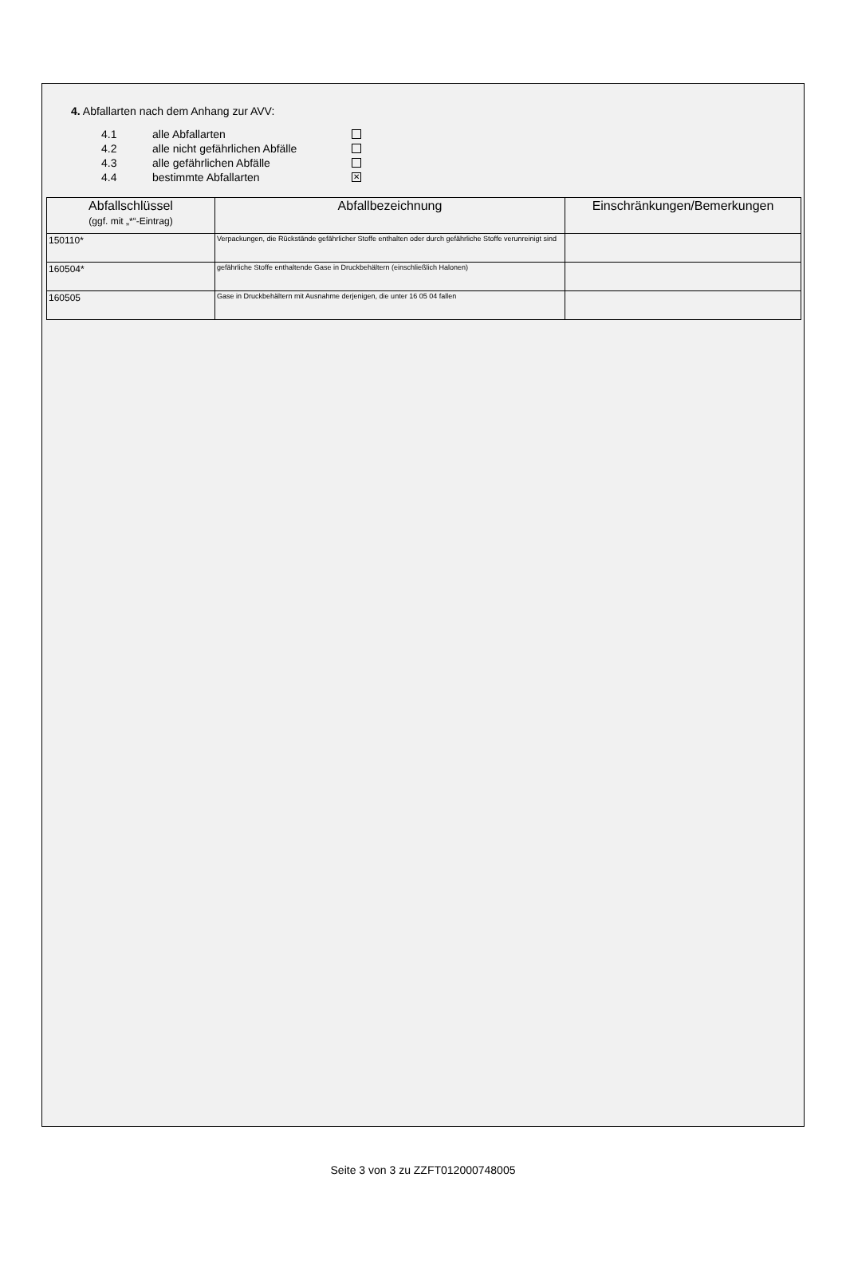4. Abfallarten nach dem Anhang zur AVV:
4.1 alle Abfallarten
4.2 alle nicht gefährlichen Abfälle
4.3 alle gefährlichen Abfälle
4.4 bestimmte Abfallarten ✕
| Abfallschlüssel (ggf. mit „*“-Eintrag) | Abfallbezeichnung | Einschränkungen/Bemerkungen |
| --- | --- | --- |
| 150110* | Verpackungen, die Rückstände gefährlicher Stoffe enthalten oder durch gefährliche Stoffe verunreinigt sind | |
| 160504* | gefährliche Stoffe enthaltende Gase in Druckbehältern (einschließlich Halonen) | |
| 160505 | Gase in Druckbehältern mit Ausnahme derjenigen, die unter 16 05 04 fallen | |
Seite 3 von 3 zu ZZFT012000748005